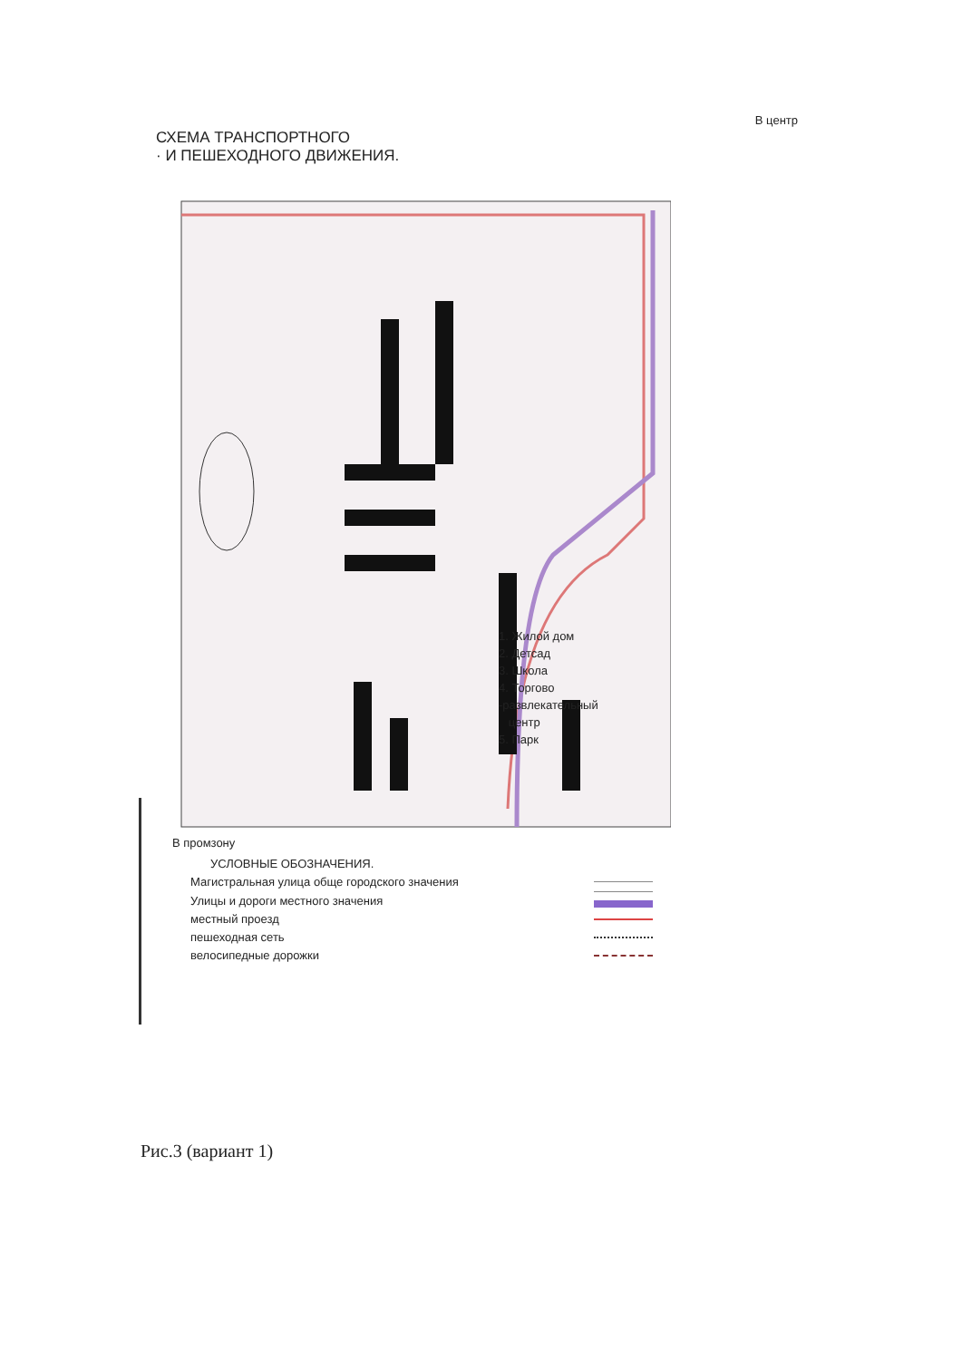В центр
СХЕМА ТРАНСПОРТНОГО
· И ПЕШЕХОДНОГО ДВИЖЕНИЯ.
1. Жилой дом
2. Детсад
3. Школа
4. Торгово
-развлекательный
центр
5. Парк
В промзону
УСЛОВНЫЕ ОБОЗНАЧЕНИЯ.
Магистральная улица обще городского значения
Улицы и дороги местного значения
местный проезд
пешеходная сеть
велосипедные дорожки
Рис.3 (вариант 1)